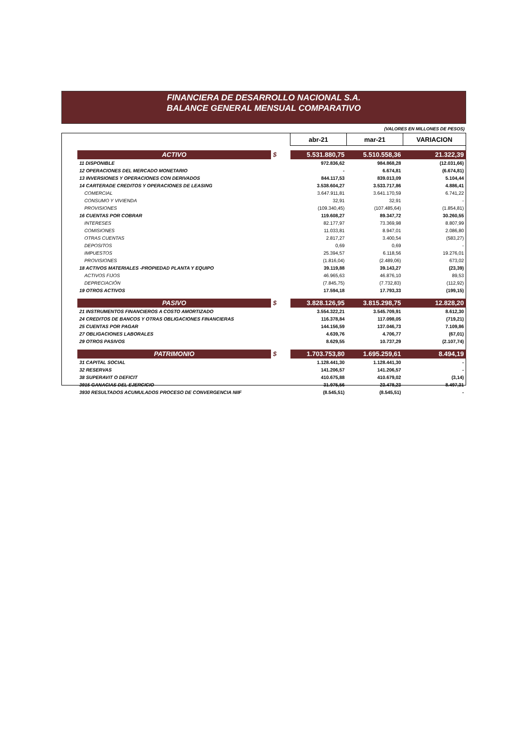FINANCIERA DE DESARROLLO NACIONAL S.A.
BALANCE GENERAL MENSUAL COMPARATIVO
(VALORES EN MILLONES DE PESOS)
| | | abr-21 | mar-21 | VARIACION |
| ACTIVO | $ | 5.531.880,75 | 5.510.558,36 | 21.322,39 |
| 11 DISPONIBLE | | 972.836,62 | 984.868,28 | (12.031,66) |
| 12 OPERACIONES DEL MERCADO MONETARIO | | - | 6.674,81 | (6.674,81) |
| 13 INVERSIONES Y OPERACIONES CON DERIVADOS | | 844.117,53 | 839.013,09 | 5.104,44 |
| 14 CARTERADE CREDITOS Y OPERACIONES DE LEASING | | 3.538.604,27 | 3.533.717,86 | 4.886,41 |
| COMERCIAL | | 3.647.911,81 | 3.641.170,59 | 6.741,22 |
| CONSUMO Y VIVIENDA | | 32,91 | 32,91 | - |
| PROVISIONES | | (109.340,45) | (107.485,64) | (1.854,81) |
| 16 CUENTAS POR COBRAR | | 119.608,27 | 89.347,72 | 30.260,55 |
| INTERESES | | 82.177,97 | 73.369,98 | 8.807,99 |
| COMISIONES | | 11.033,81 | 8.947,01 | 2.086,80 |
| OTRAS CUENTAS | | 2.817,27 | 3.400,54 | (583,27) |
| DEPOSITOS | | 0,69 | 0,69 | - |
| IMPUESTOS | | 25.394,57 | 6.118,56 | 19.276,01 |
| PROVISIONES | | (1.816,04) | (2.489,06) | 673,02 |
| 18 ACTIVOS MATERIALES -PROPIEDAD PLANTA Y EQUIPO | | 39.119,88 | 39.143,27 | (23,39) |
| ACTIVOS FIJOS | | 46.965,63 | 46.876,10 | 89,53 |
| DEPRECIACIÓN | | (7.845,75) | (7.732,83) | (112,92) |
| 19 OTROS ACTIVOS | | 17.594,18 | 17.793,33 | (199,15) |
| PASIVO | $ | 3.828.126,95 | 3.815.298,75 | 12.828,20 |
| 21 INSTRUMENTOS FINANCIEROS A COSTO AMORTIZADO | | 3.554.322,21 | 3.545.709,91 | 8.612,30 |
| 24 CREDITOS DE BANCOS Y OTRAS OBLIGACIONES FINANCIERAS | | 116.378,84 | 117.098,05 | (719,21) |
| 25 CUENTAS POR PAGAR | | 144.156,59 | 137.046,73 | 7.109,86 |
| 27 OBLIGACIONES LABORALES | | 4.639,76 | 4.706,77 | (67,01) |
| 29 OTROS PASIVOS | | 8.629,55 | 10.737,29 | (2.107,74) |
| PATRIMONIO | $ | 1.703.753,80 | 1.695.259,61 | 8.494,19 |
| 31 CAPITAL SOCIAL | | 1.128.441,30 | 1.128.441,30 | - |
| 32 RESERVAS | | 141.206,57 | 141.206,57 | - |
| 38 SUPERAVIT O DEFICIT | | 410.675,88 | 410.679,02 | (3,14) |
| 3915 GANACIAS DEL EJERCICIO | | 31.975,56 | 23.478,23 | 8.497,31 |
| 3930 RESULTADOS ACUMULADOS PROCESO DE CONVERGENCIA NIIF | | (8.545,51) | (8.545,51) | - |